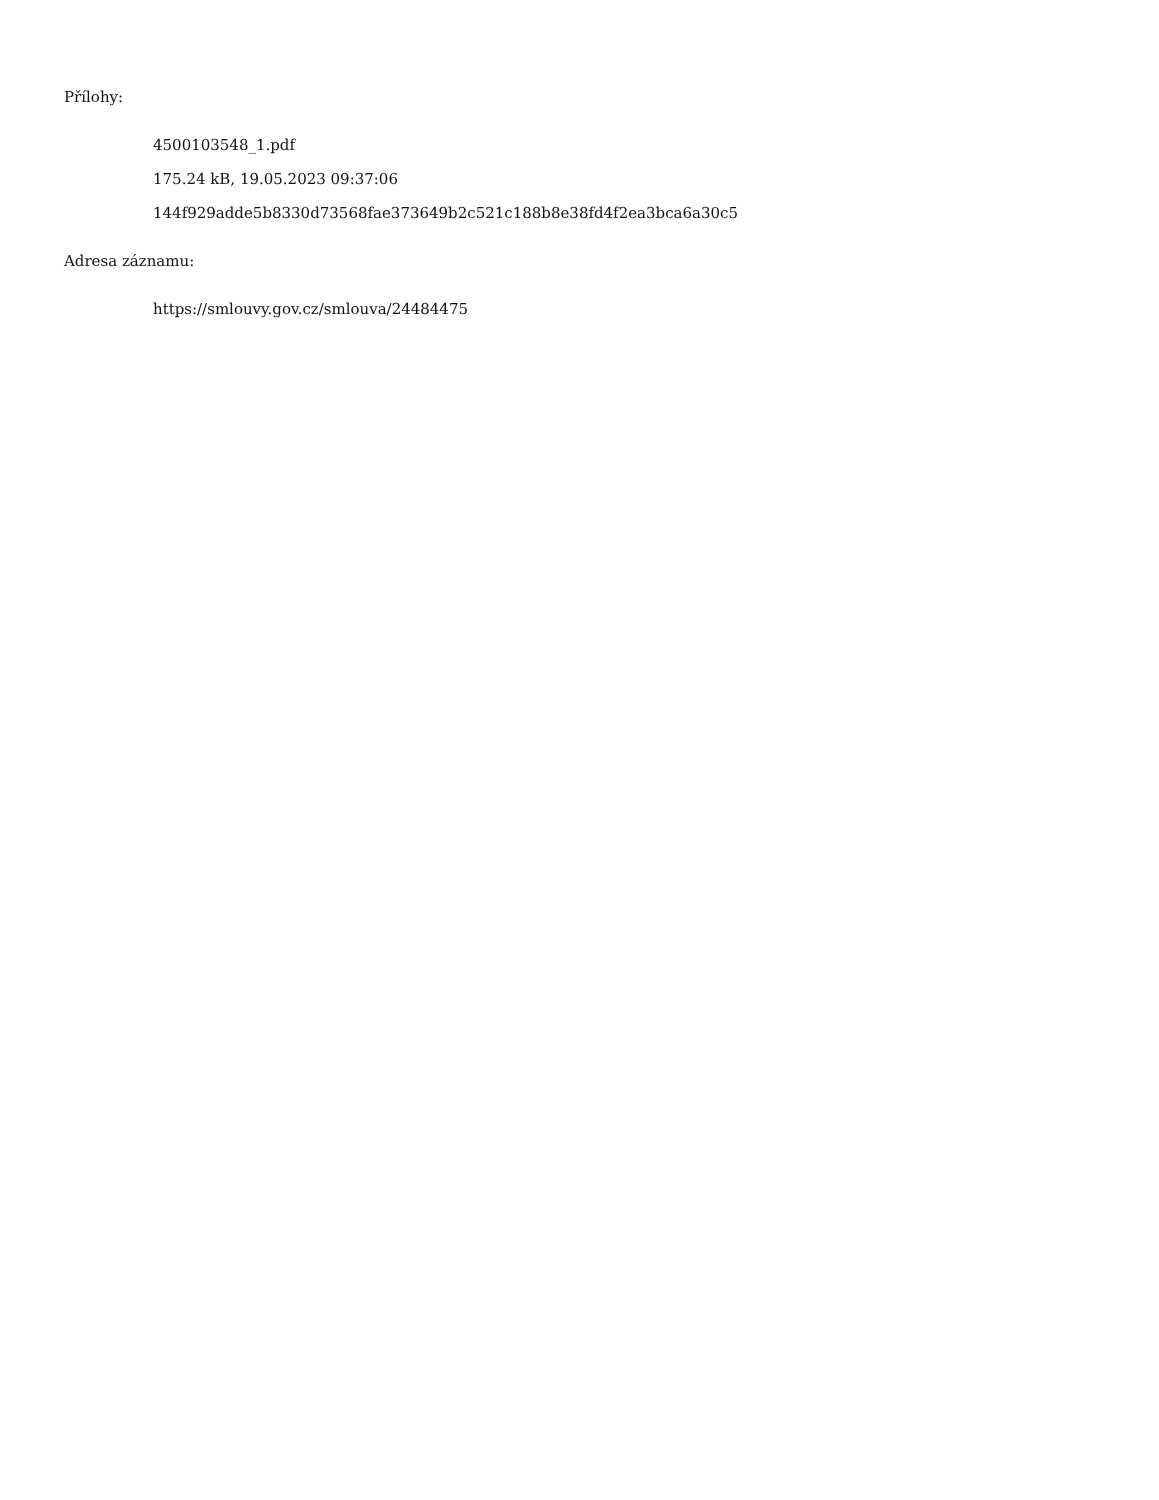Přílohy:
4500103548_1.pdf
175.24 kB, 19.05.2023 09:37:06
144f929adde5b8330d73568fae373649b2c521c188b8e38fd4f2ea3bca6a30c5
Adresa záznamu:
https://smlouvy.gov.cz/smlouva/24484475